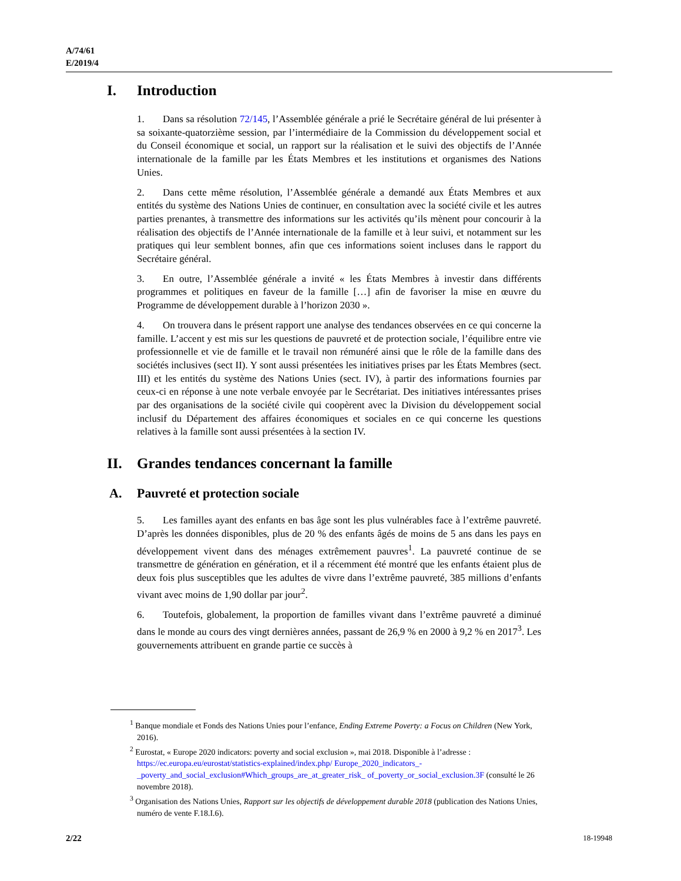A/74/61
E/2019/4
I. Introduction
1. Dans sa résolution 72/145, l’Assemblée générale a prié le Secrétaire général de lui présenter à sa soixante-quatorzième session, par l’intermédiaire de la Commission du développement social et du Conseil économique et social, un rapport sur la réalisation et le suivi des objectifs de l’Année internationale de la famille par les États Membres et les institutions et organismes des Nations Unies.
2. Dans cette même résolution, l’Assemblée générale a demandé aux États Membres et aux entités du système des Nations Unies de continuer, en consultation avec la société civile et les autres parties prenantes, à transmettre des informations sur les activités qu’ils mènent pour concourir à la réalisation des objectifs de l’Année internationale de la famille et à leur suivi, et notamment sur les pratiques qui leur semblent bonnes, afin que ces informations soient incluses dans le rapport du Secrétaire général.
3. En outre, l’Assemblée générale a invité « les États Membres à investir dans différents programmes et politiques en faveur de la famille […] afin de favoriser la mise en œuvre du Programme de développement durable à l’horizon 2030 ».
4. On trouvera dans le présent rapport une analyse des tendances observées en ce qui concerne la famille. L’accent y est mis sur les questions de pauvreté et de protection sociale, l’équilibre entre vie professionnelle et vie de famille et le travail non rémunéré ainsi que le rôle de la famille dans des sociétés inclusives (sect II). Y sont aussi présentées les initiatives prises par les États Membres (sect. III) et les entités du système des Nations Unies (sect. IV), à partir des informations fournies par ceux-ci en réponse à une note verbale envoyée par le Secrétariat. Des initiatives intéressantes prises par des organisations de la société civile qui coopèrent avec la Division du développement social inclusif du Département des affaires économiques et sociales en ce qui concerne les questions relatives à la famille sont aussi présentées à la section IV.
II. Grandes tendances concernant la famille
A. Pauvreté et protection sociale
5. Les familles ayant des enfants en bas âge sont les plus vulnérables face à l’extrême pauvreté. D’après les données disponibles, plus de 20 % des enfants âgés de moins de 5 ans dans les pays en développement vivent dans des ménages extrêmement pauvres<sup>1</sup>. La pauvreté continue de se transmettre de génération en génération, et il a récemment été montré que les enfants étaient plus de deux fois plus susceptibles que les adultes de vivre dans l’extrême pauvreté, 385 millions d’enfants vivant avec moins de 1,90 dollar par jour<sup>2</sup>.
6. Toutefois, globalement, la proportion de familles vivant dans l’extrême pauvreté a diminué dans le monde au cours des vingt dernières années, passant de 26,9 % en 2000 à 9,2 % en 2017<sup>3</sup>. Les gouvernements attribuent en grande partie ce succès à
<sup>1</sup> Banque mondiale et Fonds des Nations Unies pour l’enfance, Ending Extreme Poverty: a Focus on Children (New York, 2016).
<sup>2</sup> Eurostat, « Europe 2020 indicators: poverty and social exclusion », mai 2018. Disponible à l’adresse : https://ec.europa.eu/eurostat/statistics-explained/index.php/ Europe_2020_indicators_-_poverty_and_social_exclusion#Which_groups_are_at_greater_risk_ of_poverty_or_social_exclusion.3F (consulté le 26 novembre 2018).
<sup>3</sup> Organisation des Nations Unies, Rapport sur les objectifs de développement durable 2018 (publication des Nations Unies, numéro de vente F.18.I.6).
2/22 18-19948